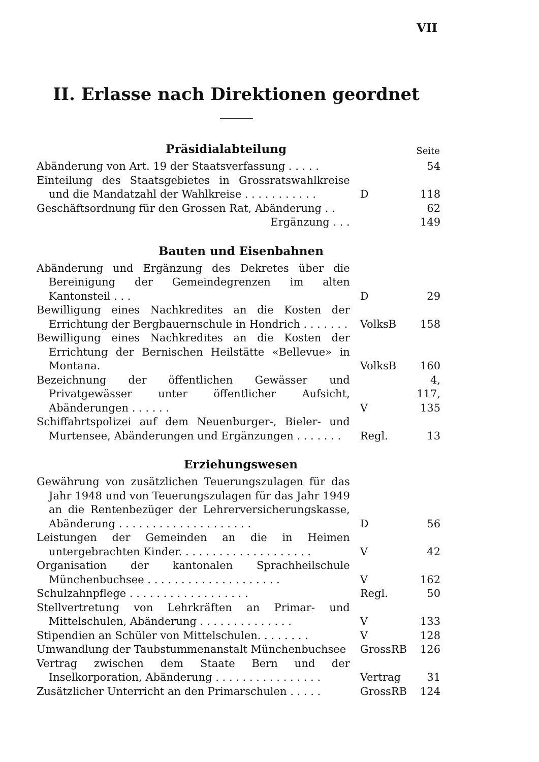VII
II. Erlasse nach Direktionen geordnet
| Präsidialabteilung | | Seite |
| --- | --- | --- |
| Abänderung von Art. 19 der Staatsverfassung . . . . . | | 54 |
| Einteilung des Staatsgebietes in Grossratswahlkreise und die Mandatzahl der Wahlkreise . . . . . . . . . . . | D | 118 |
| Geschäftsordnung für den Grossen Rat, Abänderung . . | | 62 |
| Ergänzung . . . | | 149 |
| Bauten und Eisenbahnen | | |
| Abänderung und Ergänzung des Dekretes über die Bereinigung der Gemeindegrenzen im alten Kantonsteil . . . | D | 29 |
| Bewilligung eines Nachkredites an die Kosten der Errichtung der Bergbauernschule in Hondrich . . . . . . . | VolksB | 158 |
| Bewilligung eines Nachkredites an die Kosten der Errichtung der Bernischen Heilstätte «Bellevue» in Montana. | VolksB | 160 |
| Bezeichnung der öffentlichen Gewässer und Privatgewässer unter öffentlicher Aufsicht, Abänderungen . . . . . . | V | 4, 117, 135 |
| Schiffahrtspolizei auf dem Neuenburger-, Bieler- und Murtensee, Abänderungen und Ergänzungen . . . . . . . | Regl. | 13 |
| Erziehungswesen | | |
| Gewährung von zusätzlichen Teuerungszulagen für das Jahr 1948 und von Teuerungszulagen für das Jahr 1949 an die Rentenbezüger der Lehrerversicherungskasse, Abänderung . . . . . . . . . . . . . . . . . . . . | D | 56 |
| Leistungen der Gemeinden an die in Heimen untergebrachten Kinder. . . . . . . . . . . . . . . . . . . . | V | 42 |
| Organisation der kantonalen Sprachheilschule Münchenbuchsee . . . . . . . . . . . . . . . . . . . . | V | 162 |
| Schulzahnpflege . . . . . . . . . . . . . . . . . . | Regl. | 50 |
| Stellvertretung von Lehrkräften an Primar- und Mittelschulen, Abänderung . . . . . . . . . . . . . . | V | 133 |
| Stipendien an Schüler von Mittelschulen. . . . . . . . | V | 128 |
| Umwandlung der Taubstummenanstalt Münchenbuchsee | GrossRB | 126 |
| Vertrag zwischen dem Staate Bern und der Inselkorporation, Abänderung . . . . . . . . . . . . . . . . | Vertrag | 31 |
| Zusätzlicher Unterricht an den Primarschulen . . . . . | GrossRB | 124 |